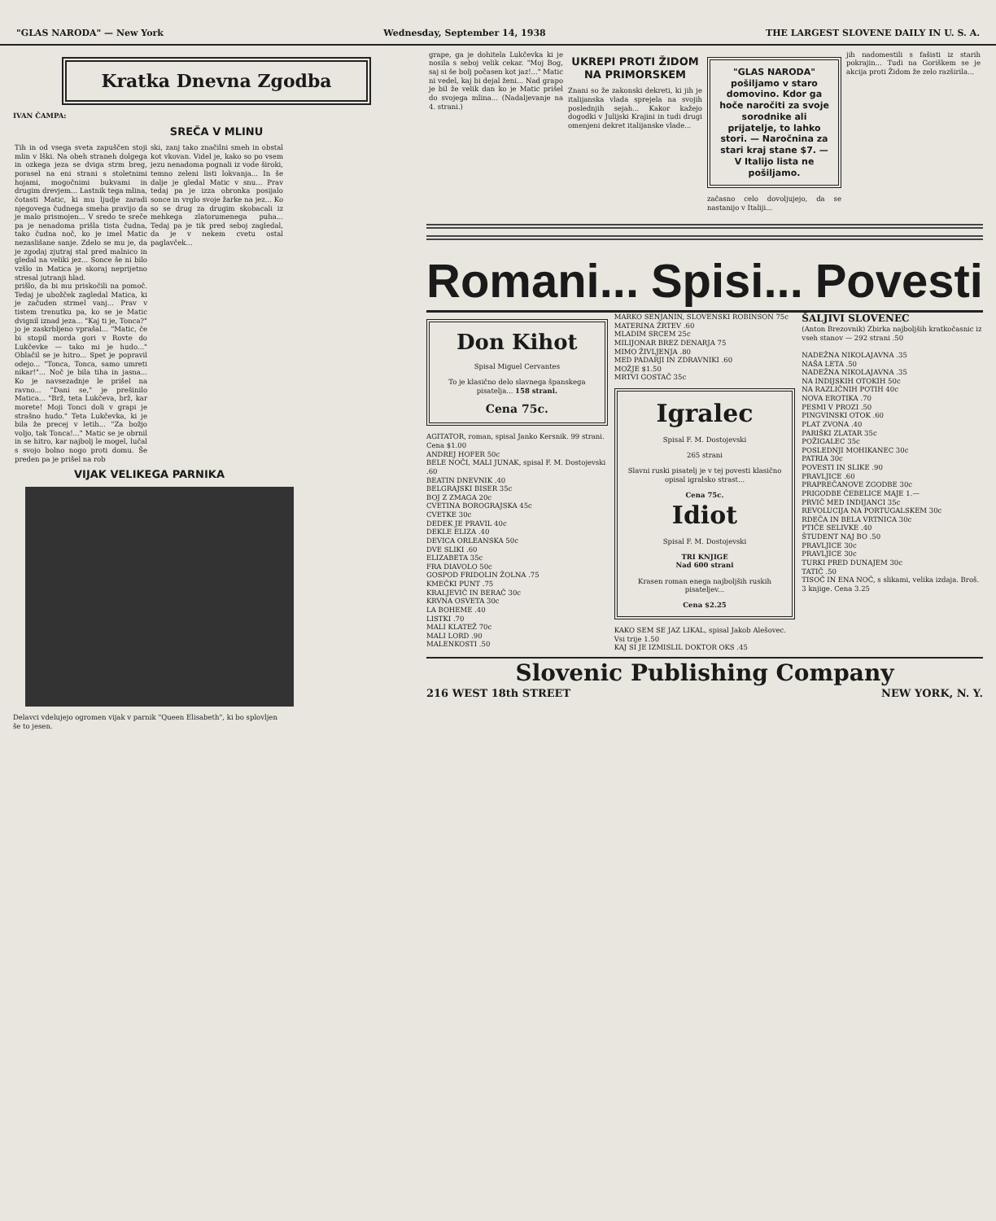"GLAS NARODA" — New York Wednesday, September 14, 1938 THE LARGEST SLOVENE DAILY IN U. S. A.
Kratka Dnevna Zgodba
IVAN ČAMPA:
SREČA V MLINU
Tih in od vsega sveta zapuščen stoji mlin v Iški. Na obeh straneh dolgega in ozkega jeza se dviga strm breg, porasel na eni strani s stoletnimi hojami, mogočnimi bukvami in drugim drevjem... Lastnik tega mlina, čotasti Matic, ki mu ljudje zaradi njegovega čudnega smeha pravijo da je malo prismojen... V sredo te sreče pa je nenadoma prišla tista čudna, tako čudna noč, ko je imel Matic nezaslišane sanje. Zdelo se mu je, da je zgodaj zjutraj stal pred malnico in gledal na veliki jez... Sonce še ni bilo vzšlo in Matica je skoraj neprijetno stresal jutranji hlad.
ski, zanj tako značilni smeh in obstal kot vkovan. Videl je, kako so po vsem jezu nenadoma pognali iz vode široki, temno zeleni listi lokvanja... In še dalje je gledal Matic v snu... Prav tedaj pa je izza obronka posijalo sonce in vrglo svoje žarke na jez... Ko so se drug za drugim skobacali iz mehkega zlatorumenega puha... Tedaj pa je tik pred seboj zagledal, da je v nekem cvetu ostal paglavček...
prišlo, da bi mu priskočili na pomoč. Tedaj je ubožček zagledal Matica, ki je začuden strmel vanj... Prav v tistem trenutku pa, ko se je Matic dvignil iznad jeza... "Kaj ti je, Tonca?" jo je zaskrbljeno vprašal... "Matic, če bi stopil morda gori v Rovte do Lukčevke — tako mi je hudo..." Oblačil se je hitro... Spet je popravil odejo... "Tonca, Tonca, samo umreti nikar!"... Noč je bila tiha in jasna... Ko je navsezadnje le prišel na ravno... "Dani se," je prešinilo Matica... "Brž, teta Lukčeva, brž, kar morete! Moji Tonci doli v grapi je strašno hudo." Teta Lukčevka, ki je bila že precej v letih... "Za božjo voljo, tak Tonca!..." Matic se je obrnil in se hitro, kar najbolj le mogel, lučal s svojo bolno nogo proti domu. Še preden pa je prišel na rob
VIJAK VELIKEGA PARNIKA
Delavci vdelujejo ogromen vijak v parnik "Queen Elisabeth", ki bo splovljen še to jesen.
grape, ga je dohitela Lukčevka ki je nosila s seboj velik cekar. "Moj Bog, saj si še bolj počasen kot jaz!..." Matic ni vedel, kaj bi dejal ženi... Nad grapo je bil že velik dan ko je Matic prišel do svojega mlina... (Nadaljevanje na 4. strani.)
UKREPI PROTI ŽIDOM NA PRIMORSKEM
Znani so že zakonski dekreti, ki jih je italijanska vlada sprejela na svojih poslednjih sejah... Kakor kažejo dogodki v Julijski Krajini in tudi drugi omenjeni dekret italijanske vlade...
"GLAS NARODA" pošiljamo v staro domovino. Kdor ga hoče naročiti za svoje sorodnike ali prijatelje, to lahko stori. — Naročnina za stari kraj stane $7. — V Italijo lista ne pošiljamo.
začasno celo dovoljujejo, da se nastanijo v Italiji...
jih nadomestili s fašisti iz starih pokrajin... Tudi na Goriškem se je akcija proti Židom že zelo razširila...
Romani... Spisi... Povesti
Don Kihot
Spisal Miguel Cervantes
To je klasično delo slavnega španskega pisatelja... 158 strani.
Cena 75c.
AGITATOR, roman, spisal Janko Kersnik. 99 strani. Cena $1.00
ANDREJ HOFER 50c
BELE NOČI, MALI JUNAK, spisal F. M. Dostojevski .60
BEATIN DNEVNIK .40
BELGRAJSKI BISER 35c
BOJ Z ZMAGA 20c
CVETINA BOROGRAJSKA 45c
CVETKE 30c
DEDEK JE PRAVIL 40c
DEKLE ELIZA .40
DEVICA ORLEANSKA 50c
DVE SLIKI .60
ELIZABETA 35c
FRA DIAVOLO 50c
GOSPOD FRIDOLIN ŽOLNA .75
KMEČKI PUNT .75
KRALJEVIČ IN BERAČ 30c
KRVNA OSVETA 30c
LA BOHEME .40
LISTKI .70
MALI KLATEŽ 70c
MALI LORD .90
MALENKOSTI .50
MARKO SENJANIN, SLOVENSKI ROBINSON 75c
MATERINA ŽRTEV .60
MLADIM SRCEM 25c
MILIJONAR BREZ DENARJA 75
MIMO ŽIVLJENJA .80
MED PADARJI IN ZDRAVNIKI .60
MOŽJE $1.50
MRTVI GOSTAČ 35c
Igralec
Spisal F. M. Dostojevski
265 strani
Slavni ruski pisatelj je v tej povesti klasično opisal igralsko strast...
Cena 75c.
Idiot
Spisal F. M. Dostojevski
TRI KNJIGE
Nad 600 strani
Krasen roman enega najboljših ruskih pisateljev...
Cena $2.25
KAKO SEM SE JAZ LIKAL, spisal Jakob Alešovec. Vsi trije 1.50
KAJ SI JE IZMISLIL DOKTOR OKS .45
ŠALJIVI SLOVENEC
(Anton Brezovnik) Zbirka najboljših kratkočasnic iz vseh stanov — 292 strani .50
NADEŽNA NIKOLAJAVNA .35
NAŠA LETA .50
NADEŽNA NIKOLAJAVNA .35
NA INDIJSKIH OTOKIH 50c
NA RAZLIČNIH POTIH 40c
NOVA EROTIKA .70
PESMI V PROZI .50
PINGVINSKI OTOK .60
PLAT ZVONA .40
PARIŠKI ZLATAR 35c
POŽIGALEC 35c
POSLEDNJI MOHIKANEC 30c
PATRIA 30c
POVESTI IN SLIKE .90
PRAVLJICE .60
PRAPREČANOVE ZGODBE 30c
PRIGODBE ČEBELICE MAJE 1.—
PRVIČ MED INDIJANCI 35c
REVOLUCIJA NA PORTUGALSKEM 30c
RDEČA IN BELA VRTNICA 30c
PTIČE SELIVKE .40
ŠTUDENT NAJ BO .50
PRAVLJICE 30c
PRAVLJICE 30c
TURKI PRED DUNAJEM 30c
TATIČ .50
TISOČ IN ENA NOČ, s slikami, velika izdaja. Broš. 3 knjige. Cena 3.25
Slovenic Publishing Company
216 WEST 18th STREET NEW YORK, N. Y.